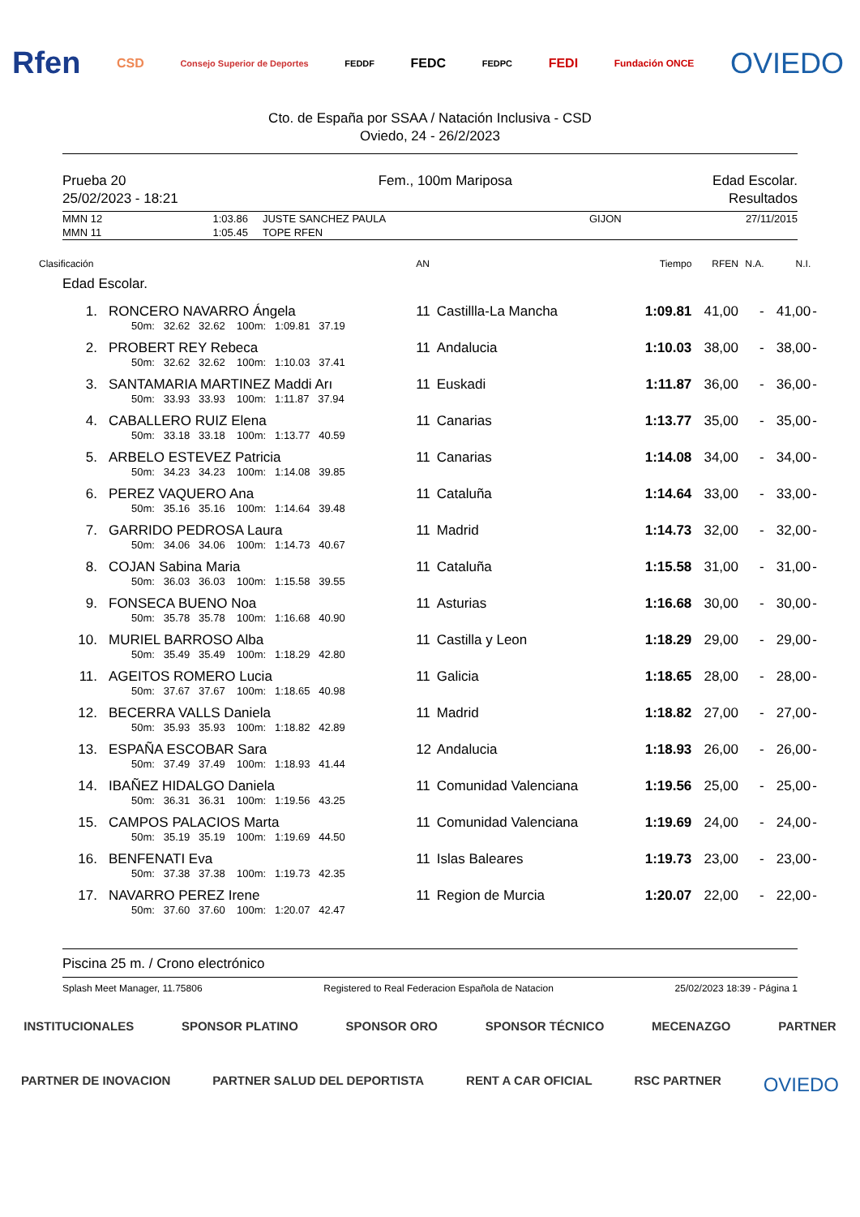Rfen CSD Consejo Superior de Deportes FEDDF FEDC FEDPC FEDI Fundación ONCE OVIEDO
Cto. de España por SSAA / Natación Inclusiva - CSD
Oviedo, 24 - 26/2/2023
Prueba 20
25/02/2023 - 18:21
Fem., 100m Mariposa Edad Escolar.
Resultados
| MMN 12 | 1:03.86 | JUSTE SANCHEZ PAULA | GIJON | 27/11/2015 |
| MMN 11 | 1:05.45 | TOPE RFEN | | |
| Clasificación | | AN | | Tiempo | RFEN | N.A. | N.I. | |
| Edad Escolar. | | | | | | | | |
| 1. | RONCERO NAVARRO Ángela | 11 | Castillla-La Mancha | 1:09.81 | 41,00 | - | 41,00 | - |
| | 50m: 32.62 32.62 100m: 1:09.81 37.19 | | | | | | | |
| 2. | PROBERT REY Rebeca | 11 | Andalucia | 1:10.03 | 38,00 | - | 38,00 | - |
| | 50m: 32.62 32.62 100m: 1:10.03 37.41 | | | | | | | |
| 3. | SANTAMARIA MARTINEZ Maddi Arı | 11 | Euskadi | 1:11.87 | 36,00 | - | 36,00 | - |
| | 50m: 33.93 33.93 100m: 1:11.87 37.94 | | | | | | | |
| 4. | CABALLERO RUIZ Elena | 11 | Canarias | 1:13.77 | 35,00 | - | 35,00 | - |
| | 50m: 33.18 33.18 100m: 1:13.77 40.59 | | | | | | | |
| 5. | ARBELO ESTEVEZ Patricia | 11 | Canarias | 1:14.08 | 34,00 | - | 34,00 | - |
| | 50m: 34.23 34.23 100m: 1:14.08 39.85 | | | | | | | |
| 6. | PEREZ VAQUERO Ana | 11 | Cataluña | 1:14.64 | 33,00 | - | 33,00 | - |
| | 50m: 35.16 35.16 100m: 1:14.64 39.48 | | | | | | | |
| 7. | GARRIDO PEDROSA Laura | 11 | Madrid | 1:14.73 | 32,00 | - | 32,00 | - |
| | 50m: 34.06 34.06 100m: 1:14.73 40.67 | | | | | | | |
| 8. | COJAN Sabina Maria | 11 | Cataluña | 1:15.58 | 31,00 | - | 31,00 | - |
| | 50m: 36.03 36.03 100m: 1:15.58 39.55 | | | | | | | |
| 9. | FONSECA BUENO Noa | 11 | Asturias | 1:16.68 | 30,00 | - | 30,00 | - |
| | 50m: 35.78 35.78 100m: 1:16.68 40.90 | | | | | | | |
| 10. | MURIEL BARROSO Alba | 11 | Castilla y Leon | 1:18.29 | 29,00 | - | 29,00 | - |
| | 50m: 35.49 35.49 100m: 1:18.29 42.80 | | | | | | | |
| 11. | AGEITOS ROMERO Lucia | 11 | Galicia | 1:18.65 | 28,00 | - | 28,00 | - |
| | 50m: 37.67 37.67 100m: 1:18.65 40.98 | | | | | | | |
| 12. | BECERRA VALLS Daniela | 11 | Madrid | 1:18.82 | 27,00 | - | 27,00 | - |
| | 50m: 35.93 35.93 100m: 1:18.82 42.89 | | | | | | | |
| 13. | ESPAÑA ESCOBAR Sara | 12 | Andalucia | 1:18.93 | 26,00 | - | 26,00 | - |
| | 50m: 37.49 37.49 100m: 1:18.93 41.44 | | | | | | | |
| 14. | IBAÑEZ HIDALGO Daniela | 11 | Comunidad Valenciana | 1:19.56 | 25,00 | - | 25,00 | - |
| | 50m: 36.31 36.31 100m: 1:19.56 43.25 | | | | | | | |
| 15. | CAMPOS PALACIOS Marta | 11 | Comunidad Valenciana | 1:19.69 | 24,00 | - | 24,00 | - |
| | 50m: 35.19 35.19 100m: 1:19.69 44.50 | | | | | | | |
| 16. | BENFENATI Eva | 11 | Islas Baleares | 1:19.73 | 23,00 | - | 23,00 | - |
| | 50m: 37.38 37.38 100m: 1:19.73 42.35 | | | | | | | |
| 17. | NAVARRO PEREZ Irene | 11 | Region de Murcia | 1:20.07 | 22,00 | - | 22,00 | - |
| | 50m: 37.60 37.60 100m: 1:20.07 42.47 | | | | | | | |
Piscina 25 m. / Crono electrónico
Splash Meet Manager, 11.75806 Registered to Real Federacion Española de Natacion 25/02/2023 18:39 - Página 1
INSTITUCIONALES SPONSOR PLATINO SPONSOR ORO SPONSOR TÉCNICO MECENAZGO PARTNER
PARTNER DE INOVACION PARTNER SALUD DEL DEPORTISTA RENT A CAR OFICIAL RSC PARTNER OVIEDO